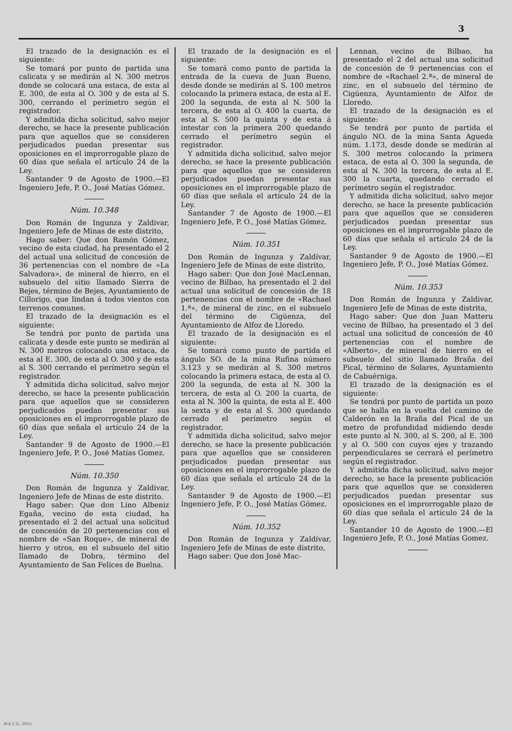3
El trazado de la designación es el siguiente:
Se tomará por punto de partida una calicata y se medirán al N. 300 metros donde se colocará una estaca, de esta al E. 300, de esta al O. 300 y de esta al S. 300, cerrando el perímetro según el registrador.
Y admitida dicha solicitud, salvo mejor derecho, se hace la presente publicación para que aquellos que se consideren perjudicados puedan presentar sus oposiciones en el improrrogable plazo de 60 días que señala el artículo 24 de la Ley.
Santander 9 de Agosto de 1900.—El Ingeniero Jefe, P. O., José Matías Gómez.
Núm. 10.348
Don Román de Ingunza y Zaldivar, Ingeniero Jefe de Minas de este distrito,
Hago saber: Que don Ramón Gómez, vecino de esta ciudad, ha presentado el 2 del actual una solicitud de concesión de 36 pertenencias con el nombre de «La Salvadora», de mineral de hierro, en el subsuelo del sitio llamado Sierra de Bejes, término de Bejes, Ayuntamiento de Cillorigo, que lindan á todos vientos con terrenos comunes.
El trazado de la designación es el siguiente:
Se tendrá por punto de partida una calicata y desde este punto se medirán al N. 300 metros colocando una estaca, de esta al E. 300, de esta al O. 300 y de esta al S. 300 cerrando el perímetro según el registrador.
Y admitida dicha solicitud, salvo mejor derecho, se hace la presente publicación para que aquellos que se consideren perjudicados puedan presentar sus oposiciones en el improrrogable plazo de 60 días que señala el artículo 24 de la Ley.
Santander 9 de Agosto de 1900.—El Ingeniero Jefe, P. O., José Matías Gomez.
Núm. 10.350
Don Román de Ingunza y Zaldivar, Ingeniero Jefe de Minas de este distrito.
Hago saber: Que don Lino Albeniz Egaña, vecino de esta ciudad, ha presentado el 2 del actual una solicitud de concesión de 20 pertenencias con el nombre de «San Roque», de mineral de hierro y otros, en el subsuelo del sitio llamado de Dobra, término del Ayuntamiento de San Felices de Buelna.
El trazado de la designación es el siguiente:
Se tomará como punto de partida la entrada de la cueva de Juan Bueno, desde donde se medirán al S. 100 metros colocando la primera estaca, de esta al E. 200 la segunda, de esta al N. 500 la tercera, de esta al O. 400 la cuarta, de esta al S. 500 la quinta y de esta á intestar con la primera 200 quedando cerrado el perímetro según el registrador.
Y admitida dicha solicitud, salvo mejor derecho, se hace la presente publicación para que aquellos que se consideren perjudicados puedan presentar sus oposiciones en el improrrogable plazo de 60 días que señala el artículo 24 de la Ley.
Santander 7 de Agosto de 1900.—El Ingeniero Jefe, P. O., José Matías Gómez.
Núm. 10.351
Don Román de Ingunza y Zaldívar, Ingeniero Jefe de Minas de este distrito,
Hago saber: Que don José MacLennan, vecino de Bilbao, ha presentado el 2 del actual una solicitud de concesión de 18 pertenencias con el nombre de «Rachael 1.ª», de mineral de zinc, en el subsuelo del término de Cigüenza, del Ayuntamiento de Alfoz de Lloredo.
El trazado de la designación es el siguiente:
Se tomará como punto de partida el ángulo SO. de la mina Rufina número 3.123 y se medirán al S. 300 metros colocando la primera estaca, de esta al O. 200 la segunda, de esta al N. 300 la tercera, de esta al O. 200 la cuarta, de esta al N. 300 la quinta, de esta al E. 400 la sexta y de esta al S. 300 quedando cerrado el perímetro según el registrador.
Y admitida dicha solicitud, salvo mejor derecho, se hace la presente publicación para que aquellos que se consideren perjudicados puedan presentar sus oposiciones en el improrrogable plazo de 60 días que señala el artículo 24 de la Ley.
Santander 9 de Agosto de 1900.—El Ingeniero Jefe, P. O., José Matías Gómez.
Núm. 10.352
Don Román de Ingunza y Zaldívar, Ingeniero Jefe de Minas de este distrito,
Hago saber: Que don José Mac-
Lennan, vecino de Bilbao, ha presentado el 2 del actual una solicitud de concesión de 9 pertenencias con el nombre de «Rachael 2.ª», de mineral de zinc, en el subsuelo del término de Cigüenza, Ayuntamiento de Alfoz de Lloredo.
El trazado de la designación es el siguiente:
Se tendrá por punto de partida el ángulo NO. de la mina Santa Agueda núm. 1.173, desde donde se medirán al S. 300 metros colocando la primera estaca, de esta al O. 300 la segunda, de esta al N. 300 la tercera, de esta al E. 300 la cuarta, quedando cerrado el perímetro según el registrador.
Y admitida dicha solicitud, salvo mejor derecho, se hace la presente publicación para que aquellos que se consideren perjudicados puedan presentar sus oposiciones en el improrrogable plazo de 60 días que señala el artículo 24 de la Ley.
Santander 9 de Agosto de 1900.—El Ingeniero Jefe, P. O., José Matías Gómez.
Núm. 10.353
Don Román de Ingunza y Zaldivar, Ingeniero Jefe de Minas de este distrita,
Hago saber: Que don Juan Matteru vecino de Bilbao, ha presentado el 3 del actual una solicitud de concesión de 40 pertenencias con el nombre de «Alberto», de mineral de hierro en el subsuelo del sitio llamado Braña del Pical, término de Solares, Ayuntamiento de Cabuérniga.
El trazado de la designación es el siguiente:
Se tendrá por punto de partida un pozo que se halla en la vuelta del camino de Calderón en la Braña del Pical de un metro de profundidad midiendo desde este punto al N. 300, al S. 200, al E. 300 y al O. 500 con cuyos ejes y trazando perpendiculares se cerrará el perímetro según el registrador.
Y admitida dicha solicitud, salvo mejor derecho, se hace la presente publicación para que aquellos que se consideren perjudicados puedan presentar sus oposiciones en el improrrogable plazo de 60 días que señala el artículo 24 de la Ley.
Santander 10 de Agosto de 1900.—El Ingeniero Jefe, P. O., José Matías Gomez.
M.E.C.D. 2015